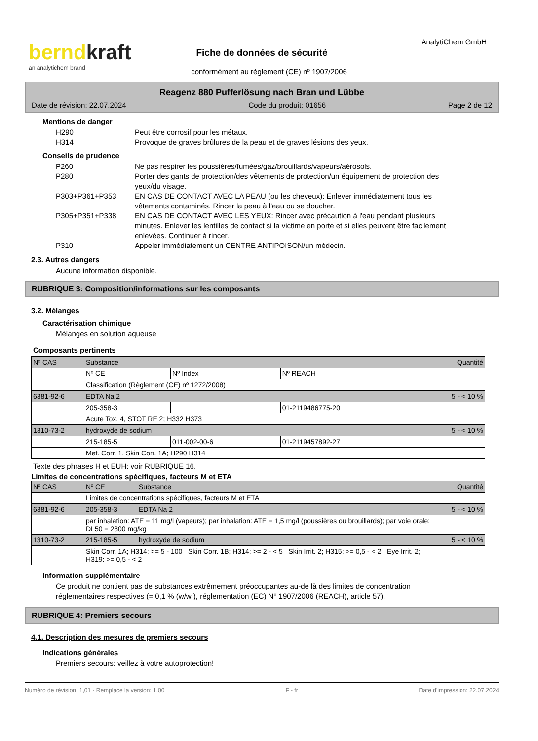berndkraft
an analytichem brand
AnalytiChem GmbH
Fiche de données de sécurité
conformément au règlement (CE) nº 1907/2006
Reagenz 880 Pufferlösung nach Bran und Lübbe
Date de révision: 22.07.2024 Code du produit: 01656 Page 2 de 12
Mentions de danger
H290 Peut être corrosif pour les métaux.
H314 Provoque de graves brûlures de la peau et de graves lésions des yeux.
Conseils de prudence
P260 Ne pas respirer les poussières/fumées/gaz/brouillards/vapeurs/aérosols.
P280 Porter des gants de protection/des vêtements de protection/un équipement de protection des yeux/du visage.
P303+P361+P353 EN CAS DE CONTACT AVEC LA PEAU (ou les cheveux): Enlever immédiatement tous les vêtements contaminés. Rincer la peau à l'eau ou se doucher.
P305+P351+P338 EN CAS DE CONTACT AVEC LES YEUX: Rincer avec précaution à l'eau pendant plusieurs minutes. Enlever les lentilles de contact si la victime en porte et si elles peuvent être facilement enlevées. Continuer à rincer.
P310 Appeler immédiatement un CENTRE ANTIPOISON/un médecin.
2.3. Autres dangers
Aucune information disponible.
RUBRIQUE 3: Composition/informations sur les composants
3.2. Mélanges
Caractérisation chimique
Mélanges en solution aqueuse
Composants pertinents
| Nº CAS | Substance | | | Quantité |
| | Nº CE | Nº Index | Nº REACH | |
| | Classification (Règlement (CE) nº 1272/2008) | | | |
| 6381-92-6 | EDTA Na 2 | | | 5 - < 10 % |
| | 205-358-3 | | 01-2119486775-20 | |
| | Acute Tox. 4, STOT RE 2; H332 H373 | | | |
| 1310-73-2 | hydroxyde de sodium | | | 5 - < 10 % |
| | 215-185-5 | 011-002-00-6 | 01-2119457892-27 | |
| | Met. Corr. 1, Skin Corr. 1A; H290 H314 | | | |
Texte des phrases H et EUH: voir RUBRIQUE 16.
Limites de concentrations spécifiques, facteurs M et ETA
| Nº CAS | Nº CE | Substance | Quantité |
| | Limites de concentrations spécifiques, facteurs M et ETA | | |
| 6381-92-6 | 205-358-3 | EDTA Na 2 | 5 - < 10 % |
| | par inhalation: ATE = 11 mg/l (vapeurs); par inhalation: ATE = 1,5 mg/l (poussières ou brouillards); par voie orale: DL50 = 2800 mg/kg | | |
| 1310-73-2 | 215-185-5 | hydroxyde de sodium | 5 - < 10 % |
| | Skin Corr. 1A; H314: >= 5 - 100 Skin Corr. 1B; H314: >= 2 - < 5 Skin Irrit. 2; H315: >= 0,5 - < 2 Eye Irrit. 2; H319: >= 0,5 - < 2 | | |
Information supplémentaire
Ce produit ne contient pas de substances extrêmement préoccupantes au-de là des limites de concentration réglementaires respectives (= 0,1 % (w/w ), réglementation (EC) N° 1907/2006 (REACH), article 57).
RUBRIQUE 4: Premiers secours
4.1. Description des mesures de premiers secours
Indications générales
Premiers secours: veillez à votre autoprotection!
Numéro de révision: 1,01 - Remplace la version: 1,00 F - fr Date d'impression: 22.07.2024